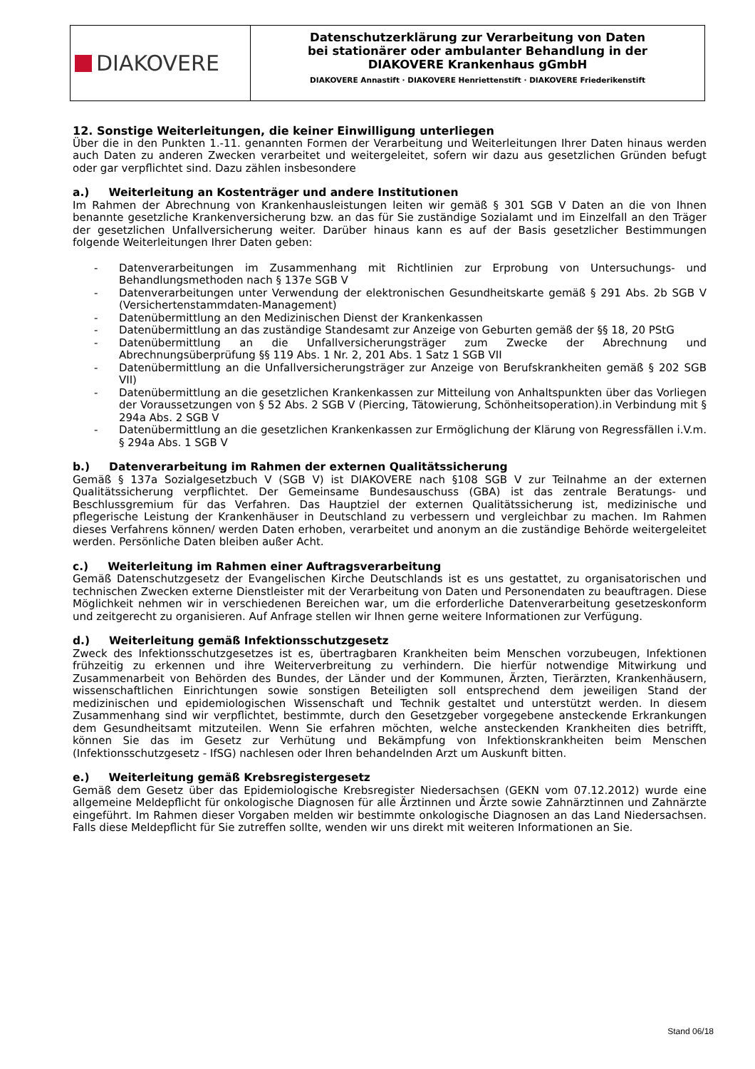DIAKOVERE
Datenschutzerklärung zur Verarbeitung von Daten
bei stationärer oder ambulanter Behandlung in der
DIAKOVERE Krankenhaus gGmbH
DIAKOVERE Annastift · DIAKOVERE Henriettenstift · DIAKOVERE Friederikenstift
12. Sonstige Weiterleitungen, die keiner Einwilligung unterliegen
Über die in den Punkten 1.-11. genannten Formen der Verarbeitung und Weiterleitungen Ihrer Daten hinaus werden auch Daten zu anderen Zwecken verarbeitet und weitergeleitet, sofern wir dazu aus gesetzlichen Gründen befugt oder gar verpflichtet sind. Dazu zählen insbesondere
a.) Weiterleitung an Kostenträger und andere Institutionen
Im Rahmen der Abrechnung von Krankenhausleistungen leiten wir gemäß § 301 SGB V Daten an die von Ihnen benannte gesetzliche Krankenversicherung bzw. an das für Sie zuständige Sozialamt und im Einzelfall an den Träger der gesetzlichen Unfallversicherung weiter. Darüber hinaus kann es auf der Basis gesetzlicher Bestimmungen folgende Weiterleitungen Ihrer Daten geben:
- Datenverarbeitungen im Zusammenhang mit Richtlinien zur Erprobung von Untersuchungs- und Behandlungsmethoden nach § 137e SGB V
- Datenverarbeitungen unter Verwendung der elektronischen Gesundheitskarte gemäß § 291 Abs. 2b SGB V (Versichertenstammdaten-Management)
- Datenübermittlung an den Medizinischen Dienst der Krankenkassen
- Datenübermittlung an das zuständige Standesamt zur Anzeige von Geburten gemäß der §§ 18, 20 PStG
- Datenübermittlung an die Unfallversicherungsträger zum Zwecke der Abrechnung und Abrechnungsüberprüfung §§ 119 Abs. 1 Nr. 2, 201 Abs. 1 Satz 1 SGB VII
- Datenübermittlung an die Unfallversicherungsträger zur Anzeige von Berufskrankheiten gemäß § 202 SGB VII)
- Datenübermittlung an die gesetzlichen Krankenkassen zur Mitteilung von Anhaltspunkten über das Vorliegen der Voraussetzungen von § 52 Abs. 2 SGB V (Piercing, Tätowierung, Schönheitsoperation).in Verbindung mit § 294a Abs. 2 SGB V
- Datenübermittlung an die gesetzlichen Krankenkassen zur Ermöglichung der Klärung von Regressfällen i.V.m. § 294a Abs. 1 SGB V
b.) Datenverarbeitung im Rahmen der externen Qualitätssicherung
Gemäß § 137a Sozialgesetzbuch V (SGB V) ist DIAKOVERE nach §108 SGB V zur Teilnahme an der externen Qualitätssicherung verpflichtet. Der Gemeinsame Bundesauschuss (GBA) ist das zentrale Beratungs- und Beschlussgremium für das Verfahren. Das Hauptziel der externen Qualitätssicherung ist, medizinische und pflegerische Leistung der Krankenhäuser in Deutschland zu verbessern und vergleichbar zu machen. Im Rahmen dieses Verfahrens können/ werden Daten erhoben, verarbeitet und anonym an die zuständige Behörde weitergeleitet werden. Persönliche Daten bleiben außer Acht.
c.) Weiterleitung im Rahmen einer Auftragsverarbeitung
Gemäß Datenschutzgesetz der Evangelischen Kirche Deutschlands ist es uns gestattet, zu organisatorischen und technischen Zwecken externe Dienstleister mit der Verarbeitung von Daten und Personendaten zu beauftragen. Diese Möglichkeit nehmen wir in verschiedenen Bereichen war, um die erforderliche Datenverarbeitung gesetzeskonform und zeitgerecht zu organisieren. Auf Anfrage stellen wir Ihnen gerne weitere Informationen zur Verfügung.
d.) Weiterleitung gemäß Infektionsschutzgesetz
Zweck des Infektionsschutzgesetzes ist es, übertragbaren Krankheiten beim Menschen vorzubeugen, Infektionen frühzeitig zu erkennen und ihre Weiterverbreitung zu verhindern. Die hierfür notwendige Mitwirkung und Zusammenarbeit von Behörden des Bundes, der Länder und der Kommunen, Ärzten, Tierärzten, Krankenhäusern, wissenschaftlichen Einrichtungen sowie sonstigen Beteiligten soll entsprechend dem jeweiligen Stand der medizinischen und epidemiologischen Wissenschaft und Technik gestaltet und unterstützt werden. In diesem Zusammenhang sind wir verpflichtet, bestimmte, durch den Gesetzgeber vorgegebene ansteckende Erkrankungen dem Gesundheitsamt mitzuteilen. Wenn Sie erfahren möchten, welche ansteckenden Krankheiten dies betrifft, können Sie das im Gesetz zur Verhütung und Bekämpfung von Infektionskrankheiten beim Menschen (Infektionsschutzgesetz - IfSG) nachlesen oder Ihren behandelnden Arzt um Auskunft bitten.
e.) Weiterleitung gemäß Krebsregistergesetz
Gemäß dem Gesetz über das Epidemiologische Krebsregister Niedersachsen (GEKN vom 07.12.2012) wurde eine allgemeine Meldepflicht für onkologische Diagnosen für alle Ärztinnen und Ärzte sowie Zahnärztinnen und Zahnärzte eingeführt. Im Rahmen dieser Vorgaben melden wir bestimmte onkologische Diagnosen an das Land Niedersachsen. Falls diese Meldepflicht für Sie zutreffen sollte, wenden wir uns direkt mit weiteren Informationen an Sie.
Stand 06/18